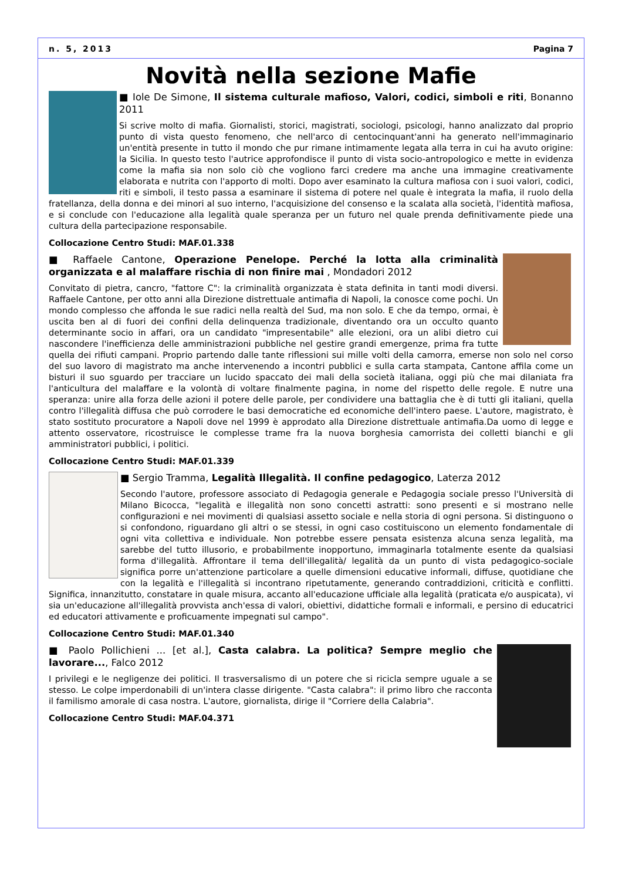n. 5, 2013 Pagina 7
Novità nella sezione Mafie
■ Iole De Simone, Il sistema culturale mafioso, Valori, codici, simboli e riti, Bonanno 2011
Si scrive molto di mafia. Giornalisti, storici, magistrati, sociologi, psicologi, hanno analizzato dal proprio punto di vista questo fenomeno, che nell'arco di centocinquant'anni ha generato nell'immaginario un'entità presente in tutto il mondo che pur rimane intimamente legata alla terra in cui ha avuto origine: la Sicilia. In questo testo l'autrice approfondisce il punto di vista socio-antropologico e mette in evidenza come la mafia sia non solo ciò che vogliono farci credere ma anche una immagine creativamente elaborata e nutrita con l'apporto di molti. Dopo aver esaminato la cultura mafiosa con i suoi valori, codici, riti e simboli, il testo passa a esaminare il sistema di potere nel quale è integrata la mafia, il ruolo della fratellanza, della donna e dei minori al suo interno, l'acquisizione del consenso e la scalata alla società, l'identità mafiosa, e si conclude con l'educazione alla legalità quale speranza per un futuro nel quale prenda definitivamente piede una cultura della partecipazione responsabile.
Collocazione Centro Studi: MAF.01.338
■ Raffaele Cantone, Operazione Penelope. Perché la lotta alla criminalità organizzata e al malaffare rischia di non finire mai , Mondadori 2012
Convitato di pietra, cancro, "fattore C": la criminalità organizzata è stata definita in tanti modi diversi. Raffaele Cantone, per otto anni alla Direzione distrettuale antimafia di Napoli, la conosce come pochi. Un mondo complesso che affonda le sue radici nella realtà del Sud, ma non solo. E che da tempo, ormai, è uscita ben al di fuori dei confini della delinquenza tradizionale, diventando ora un occulto quanto determinante socio in affari, ora un candidato "impresentabile" alle elezioni, ora un alibi dietro cui nascondere l'inefficienza delle amministrazioni pubbliche nel gestire grandi emergenze, prima fra tutte quella dei rifiuti campani. Proprio partendo dalle tante riflessioni sui mille volti della camorra, emerse non solo nel corso del suo lavoro di magistrato ma anche intervenendo a incontri pubblici e sulla carta stampata, Cantone affila come un bisturi il suo sguardo per tracciare un lucido spaccato dei mali della società italiana, oggi più che mai dilaniata fra l'anticultura del malaffare e la volontà di voltare finalmente pagina, in nome del rispetto delle regole. E nutre una speranza: unire alla forza delle azioni il potere delle parole, per condividere una battaglia che è di tutti gli italiani, quella contro l'illegalità diffusa che può corrodere le basi democratiche ed economiche dell'intero paese. L'autore, magistrato, è stato sostituto procuratore a Napoli dove nel 1999 è approdato alla Direzione distrettuale antimafia.Da uomo di legge e attento osservatore, ricostruisce le complesse trame fra la nuova borghesia camorrista dei colletti bianchi e gli amministratori pubblici, i politici.
Collocazione Centro Studi: MAF.01.339
■ Sergio Tramma, Legalità Illegalità. Il confine pedagogico, Laterza 2012
Secondo l'autore, professore associato di Pedagogia generale e Pedagogia sociale presso l'Università di Milano Bicocca, "legalità e illegalità non sono concetti astratti: sono presenti e si mostrano nelle configurazioni e nei movimenti di qualsiasi assetto sociale e nella storia di ogni persona. Si distinguono o si confondono, riguardano gli altri o se stessi, in ogni caso costituiscono un elemento fondamentale di ogni vita collettiva e individuale. Non potrebbe essere pensata esistenza alcuna senza legalità, ma sarebbe del tutto illusorio, e probabilmente inopportuno, immaginarla totalmente esente da qualsiasi forma d'illegalità. Affrontare il tema dell'illegalità/ legalità da un punto di vista pedagogico-sociale significa porre un'attenzione particolare a quelle dimensioni educative informali, diffuse, quotidiane che con la legalità e l'illegalità si incontrano ripetutamente, generando contraddizioni, criticità e conflitti. Significa, innanzitutto, constatare in quale misura, accanto all'educazione ufficiale alla legalità (praticata e/o auspicata), vi sia un'educazione all'illegalità provvista anch'essa di valori, obiettivi, didattiche formali e informali, e persino di educatrici ed educatori attivamente e proficuamente impegnati sul campo".
Collocazione Centro Studi: MAF.01.340
■ Paolo Pollichieni ... [et al.], Casta calabra. La politica? Sempre meglio che lavorare..., Falco 2012
I privilegi e le negligenze dei politici. Il trasversalismo di un potere che si ricicla sempre uguale a se stesso. Le colpe imperdonabili di un'intera classe dirigente. "Casta calabra": il primo libro che racconta il familismo amorale di casa nostra. L'autore, giornalista, dirige il "Corriere della Calabria".
Collocazione Centro Studi: MAF.04.371